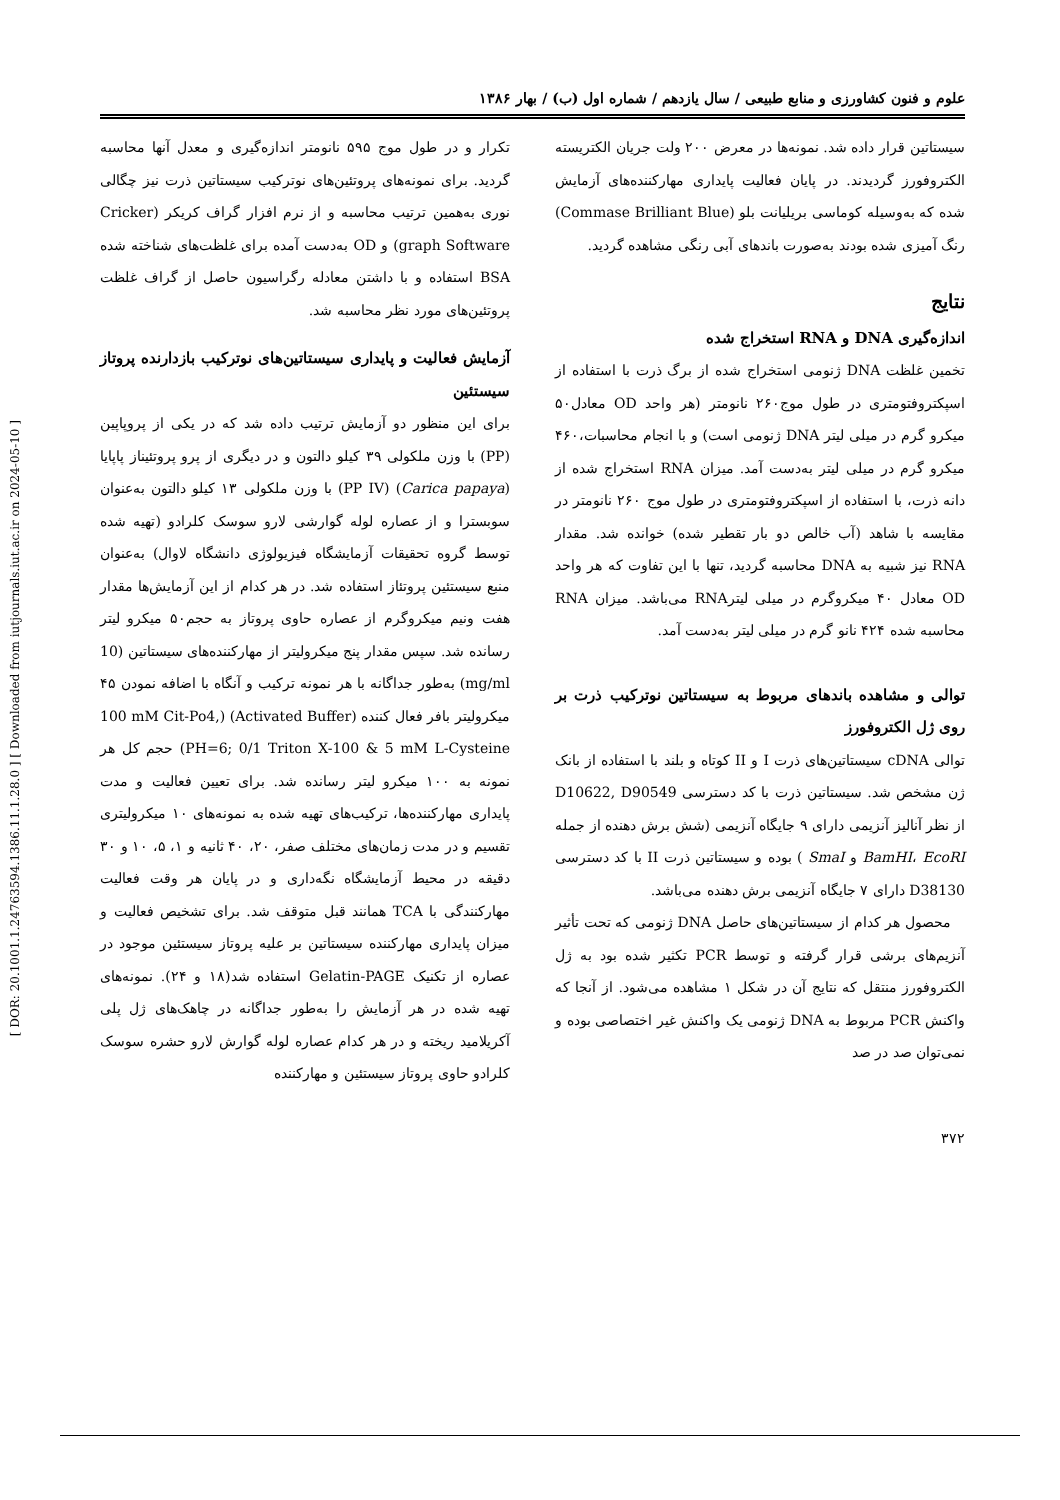[ DOR: 20.1001.1.24763594.1386.11.1.28.0 ] [ Downloaded from iutjournals.iut.ac.ir on 2024-05-10 ]
علوم و فنون کشاورزی و منابع طبیعی / سال یازدهم / شماره اول (ب) / بهار ۱۳۸۶
تکرار و در طول موج ۵۹۵ نانومتر اندازه‌گیری و معدل آنها محاسبه گردید. برای نمونه‌های پروتئین‌های نوترکیب سیستاتین ذرت نیز چگالی نوری به‌همین ترتیب محاسبه و از نرم افزار گراف کریکر (Cricker graph Software) و OD به‌دست آمده برای غلظت‌های شناخته شده BSA استفاده و با داشتن معادله رگراسیون حاصل از گراف غلظت پروتئین‌های مورد نظر محاسبه شد.
آزمایش فعالیت و پایداری سیستاتین‌های نوترکیب بازدارنده پروتاز سیستئین
برای این منظور دو آزمایش ترتیب داده شد که در یکی از پروپاپین (PP) با وزن ملکولی ۳۹ کیلو دالتون و در دیگری از پرو پروتئیناز پاپایا (Carica papaya) (PP IV) با وزن ملکولی ۱۳ کیلو دالتون به‌عنوان سوبسترا و از عصاره لوله گوارشی لارو سوسک کلرادو (تهیه شده توسط گروه تحقیقات آزمایشگاه فیزیولوژی دانشگاه لاوال) به‌عنوان منبع سیستئین پروتئاز استفاده شد. در هر کدام از این آزمایش‌ها مقدار هفت ونیم میکروگرم از عصاره حاوی پروتاز به حجم۵۰ میکرو لیتر رسانده شد. سپس مقدار پنج میکرولیتر از مهارکننده‌های سیستاتین (10 mg/ml) به‌طور جداگانه با هر نمونه ترکیب و آنگاه با اضافه نمودن ۴۵ میکرولیتر بافر فعال کننده (Activated Buffer) (100 mM Cit-Po4, PH=6; 0/1 Triton X-100 & 5 mM L-Cysteine) حجم کل هر نمونه به ۱۰۰ میکرو لیتر رسانده شد. برای تعیین فعالیت و مدت پایداری مهارکننده‌ها، ترکیب‌های تهیه شده به نمونه‌های ۱۰ میکرولیتری تقسیم و در مدت زمان‌های مختلف صفر، ۲۰، ۴۰ ثانیه و ۱، ۵، ۱۰ و ۳۰ دقیقه در محیط آزمایشگاه نگه‌داری و در پایان هر وقت فعالیت مهارکنندگی با TCA همانند قبل متوقف شد. برای تشخیص فعالیت و میزان پایداری مهارکننده سیستاتین بر علیه پروتاز سیستئین موجود در عصاره از تکنیک Gelatin-PAGE استفاده شد(۱۸ و ۲۴). نمونه‌های تهیه شده در هر آزمایش را به‌طور جداگانه در چاهک‌های ژل پلی آکریلامید ریخته و در هر کدام عصاره لوله گوارش لارو حشره سوسک کلرادو حاوی پروتاز سیستئین و مهارکننده
سیستاتین قرار داده شد. نمونه‌ها در معرض ۲۰۰ ولت جریان الکتریسته الکتروفورز گردیدند. در پایان فعالیت پایداری مهارکننده‌های آزمایش شده که به‌وسیله کوماسی بریلیانت بلو (Commase Brilliant Blue) رنگ آمیزی شده بودند به‌صورت باندهای آبی رنگی مشاهده گردید.
نتایج
اندازه‌گیری DNA و RNA استخراج شده
تخمین غلظت DNA ژنومی استخراج شده از برگ ذرت با استفاده از اسپکتروفتومتری در طول موج۲۶۰ نانومتر (هر واحد OD معادل۵۰ میکرو گرم در میلی لیتر DNA ژنومی است) و با انجام محاسبات،۴۶۰ میکرو گرم در میلی لیتر به‌دست آمد. میزان RNA استخراج شده از دانه ذرت، با استفاده از اسپکتروفتومتری در طول موج ۲۶۰ نانومتر در مقایسه با شاهد (آب خالص دو بار تقطیر شده) خوانده شد. مقدار RNA نیز شبیه به DNA محاسبه گردید، تنها با این تفاوت که هر واحد OD معادل ۴۰ میکروگرم در میلی لیترRNA می‌باشد. میزان RNA محاسبه شده ۴۲۴ نانو گرم در میلی لیتر به‌دست آمد.
توالی و مشاهده باندهای مربوط به سیستاتین نوترکیب ذرت بر روی ژل الکتروفورز
توالی cDNA سیستاتین‌های ذرت I و II کوتاه و بلند با استفاده از بانک ژن مشخص شد. سیستاتین ذرت با کد دسترسی D10622, D90549 از نظر آنالیز آنزیمی دارای ۹ جایگاه آنزیمی (شش برش دهنده از جمله BamHI، EcoRI و SmaI ) بوده و سیستاتین ذرت II با کد دسترسی D38130 دارای ۷ جایگاه آنزیمی برش دهنده می‌باشد.
محصول هر کدام از سیستاتین‌های حاصل DNA ژنومی که تحت تأثیر آنزیم‌های برشی قرار گرفته و توسط PCR تکثیر شده بود به ژل الکتروفورز منتقل که نتایج آن در شکل ۱ مشاهده می‌شود. از آنجا که واکنش PCR مربوط به DNA ژنومی یک واکنش غیر اختصاصی بوده و نمی‌توان صد در صد
۳۷۲